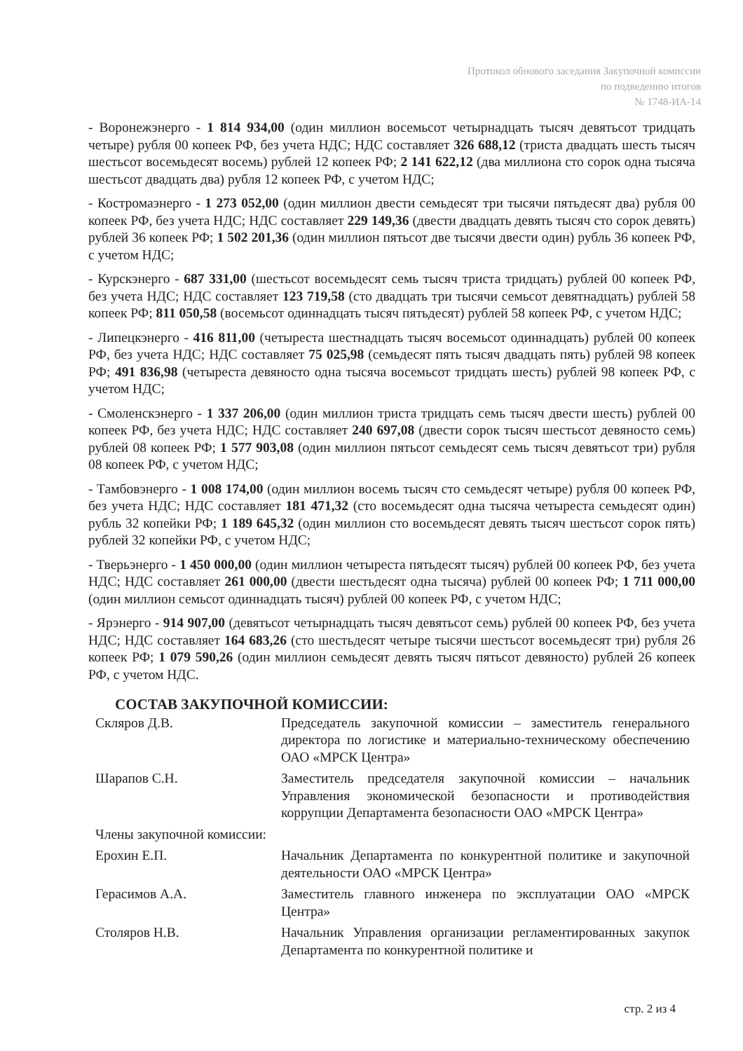Протокол обнового заседания Закупочной комиссии
по подведению итогов
№ 1748-ИА-14
- Воронежэнерго - 1 814 934,00 (один миллион восемьсот четырнадцать тысяч девятьсот тридцать четыре) рубля 00 копеек РФ, без учета НДС; НДС составляет 326 688,12 (триста двадцать шесть тысяч шестьсот восемьдесят восемь) рублей 12 копеек РФ; 2 141 622,12 (два миллиона сто сорок одна тысяча шестьсот двадцать два) рубля 12 копеек РФ, с учетом НДС;
- Костромаэнерго - 1 273 052,00 (один миллион двести семьдесят три тысячи пятьдесят два) рубля 00 копеек РФ, без учета НДС; НДС составляет 229 149,36 (двести двадцать девять тысяч сто сорок девять) рублей 36 копеек РФ; 1 502 201,36 (один миллион пятьсот две тысячи двести один) рубль 36 копеек РФ, с учетом НДС;
- Курскэнерго - 687 331,00 (шестьсот восемьдесят семь тысяч триста тридцать) рублей 00 копеек РФ, без учета НДС; НДС составляет 123 719,58 (сто двадцать три тысячи семьсот девятнадцать) рублей 58 копеек РФ; 811 050,58 (восемьсот одиннадцать тысяч пятьдесят) рублей 58 копеек РФ, с учетом НДС;
- Липецкэнерго - 416 811,00 (четыреста шестнадцать тысяч восемьсот одиннадцать) рублей 00 копеек РФ, без учета НДС; НДС составляет 75 025,98 (семьдесят пять тысяч двадцать пять) рублей 98 копеек РФ; 491 836,98 (четыреста девяносто одна тысяча восемьсот тридцать шесть) рублей 98 копеек РФ, с учетом НДС;
- Смоленскэнерго - 1 337 206,00 (один миллион триста тридцать семь тысяч двести шесть) рублей 00 копеек РФ, без учета НДС; НДС составляет 240 697,08 (двести сорок тысяч шестьсот девяносто семь) рублей 08 копеек РФ; 1 577 903,08 (один миллион пятьсот семьдесят семь тысяч девятьсот три) рубля 08 копеек РФ, с учетом НДС;
- Тамбовэнерго - 1 008 174,00 (один миллион восемь тысяч сто семьдесят четыре) рубля 00 копеек РФ, без учета НДС; НДС составляет 181 471,32 (сто восемьдесят одна тысяча четыреста семьдесят один) рубль 32 копейки РФ; 1 189 645,32 (один миллион сто восемьдесят девять тысяч шестьсот сорок пять) рублей 32 копейки РФ, с учетом НДС;
- Тверьэнерго - 1 450 000,00 (один миллион четыреста пятьдесят тысяч) рублей 00 копеек РФ, без учета НДС; НДС составляет 261 000,00 (двести шестьдесят одна тысяча) рублей 00 копеек РФ; 1 711 000,00 (один миллион семьсот одиннадцать тысяч) рублей 00 копеек РФ, с учетом НДС;
- Ярэнерго - 914 907,00 (девятьсот четырнадцать тысяч девятьсот семь) рублей 00 копеек РФ, без учета НДС; НДС составляет 164 683,26 (сто шестьдесят четыре тысячи шестьсот восемьдесят три) рубля 26 копеек РФ; 1 079 590,26 (один миллион семьдесят девять тысяч пятьсот девяносто) рублей 26 копеек РФ, с учетом НДС.
СОСТАВ ЗАКУПОЧНОЙ КОМИССИИ:
| Скляров Д.В. | Председатель закупочной комиссии – заместитель генерального директора по логистике и материально-техническому обеспечению ОАО «МРСК Центра» |
| Шарапов С.Н. | Заместитель председателя закупочной комиссии – начальник Управления экономической безопасности и противодействия коррупции Департамента безопасности ОАО «МРСК Центра» |
| Члены закупочной комиссии: | |
| Ерохин Е.П. | Начальник Департамента по конкурентной политике и закупочной деятельности ОАО «МРСК Центра» |
| Герасимов А.А. | Заместитель главного инженера по эксплуатации ОАО «МРСК Центра» |
| Столяров Н.В. | Начальник Управления организации регламентированных закупок Департамента по конкурентной политике и |
стр. 2 из 4